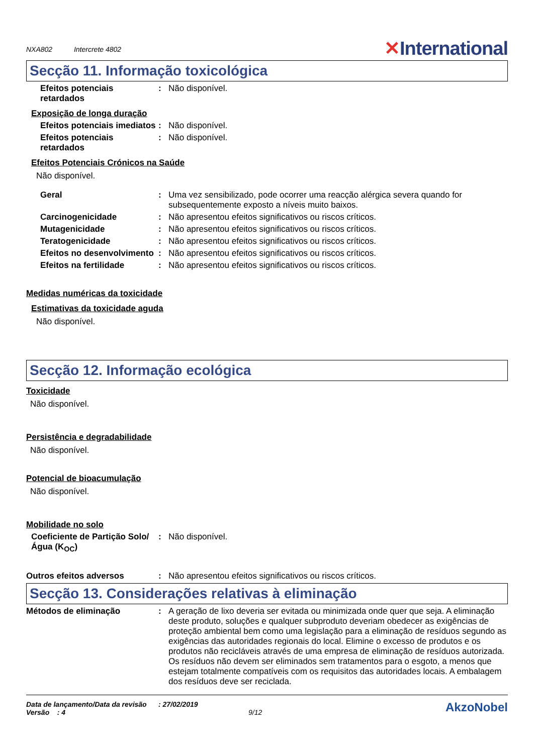NXA802 Intercrete 4802
✕International
Secção 11. Informação toxicológica
Efeitos potenciais retardados
: Não disponível.
Exposição de longa duração
Efeitos potenciais imediatos
: Não disponível.
Efeitos potenciais retardados
: Não disponível.
Efeitos Potenciais Crónicos na Saúde
Não disponível.
Geral : Uma vez sensibilizado, pode ocorrer uma reacção alérgica severa quando for subsequentemente exposto a níveis muito baixos.
Carcinogenicidade : Não apresentou efeitos significativos ou riscos críticos.
Mutagenicidade : Não apresentou efeitos significativos ou riscos críticos.
Teratogenicidade : Não apresentou efeitos significativos ou riscos críticos.
Efeitos no desenvolvimento
: Não apresentou efeitos significativos ou riscos críticos.
Efeitos na fertilidade : Não apresentou efeitos significativos ou riscos críticos.
Medidas numéricas da toxicidade
Estimativas da toxicidade aguda
Não disponível.
Secção 12. Informação ecológica
Toxicidade
Não disponível.
Persistência e degradabilidade
Não disponível.
Potencial de bioacumulação
Não disponível.
Mobilidade no solo
Coeficiente de Partição Solo/Água (K<sub>OC</sub>)
: Não disponível.
Outros efeitos adversos : Não apresentou efeitos significativos ou riscos críticos.
Secção 13. Considerações relativas à eliminação
Métodos de eliminação : A geração de lixo deveria ser evitada ou minimizada onde quer que seja. A eliminação deste produto, soluções e qualquer subproduto deveriam obedecer as exigências de proteção ambiental bem como uma legislação para a eliminação de resíduos segundo as exigências das autoridades regionais do local. Elimine o excesso de produtos e os produtos não recicláveis através de uma empresa de eliminação de resíduos autorizada. Os resíduos não devem ser eliminados sem tratamentos para o esgoto, a menos que estejam totalmente compatíveis com os requisitos das autoridades locais. A embalagem dos resíduos deve ser reciclada.
Data de lançamento/Data da revisão : 27/02/2019
Versão : 4 9/12
AkzoNobel